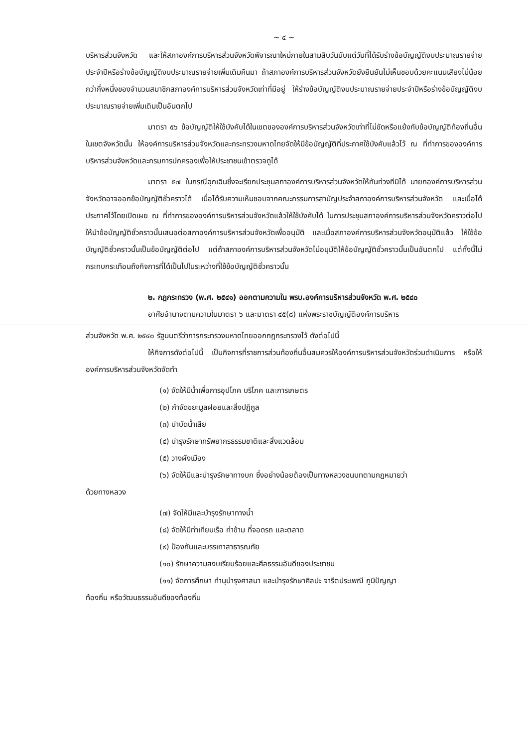~ ๔ ~
บริหารส่วนจังหวัด และให้สภาองค์การบริหารส่วนจังหวัดพิจารณาใหม่ภายในสามสิบวันนับแต่วันที่ได้รับร่างข้อบัญญัติงบประมาณรายจ่ายประจำปีหรือร่างข้อบัญญัติงบประมาณรายจ่ายเพิ่มเติมคืนมา ถ้าสภาองค์การบริหารส่วนจังหวัดยังยืนยันไม่เห็นชอบด้วยคะแนนเสียงไม่น้อยกว่ากึ่งหนึ่งของจำนวนสมาชิกสภาองค์การบริหารส่วนจังหวัดเท่าที่มีอยู่ ให้ร่างข้อบัญญัติงบประมาณรายจ่ายประจำปีหรือร่างข้อบัญญัติงบประมาณรายจ่ายเพิ่มเติมเป็นอันตกไป
มาตรา ๕๖ ข้อบัญญัติให้ใช้บังคับได้ในเขตขององค์การบริหารส่วนจังหวัดเท่าที่ไม่ขัดหรือแย้งกับข้อบัญญัติท้องถิ่นอื่นในเขตจังหวัดนั้น ให้องค์การบริหารส่วนจังหวัดและกระทรวงมหาดไทยจัดให้มีข้อบัญญัติที่ประกาศใช้บังคับแล้วไว้ ณ ที่ทำการขององค์การบริหารส่วนจังหวัดและกรมการปกครองเพื่อให้ประชาชนเข้าตรวจดูได้
มาตรา ๕๗ ในกรณีฉุกเฉินซึ่งจะเรียกประชุมสภาองค์การบริหารส่วนจังหวัดให้ทันท่วงทีมิได้ นายกองค์การบริหารส่วนจังหวัดอาจออกข้อบัญญัติชั่วคราวได้ เมื่อได้รับความเห็นชอบจากคณะกรรมการสามัญประจำสภาองค์การบริหารส่วนจังหวัด และเมื่อได้ประกาศไว้โดยเปิดเผย ณ ที่ทำการขององค์การบริหารส่วนจังหวัดแล้วให้ใช้บังคับได้ ในการประชุมสภาองค์การบริหารส่วนจังหวัดคราวต่อไป ให้นำข้อบัญญัติชั่วคราวนั้นเสนอต่อสภาองค์การบริหารส่วนจังหวัดเพื่ออนุมัติ และเมื่อสภาองค์การบริหารส่วนจังหวัดอนุมัติแล้ว ให้ใช้ข้อบัญญัติชั่วคราวนั้นเป็นข้อบัญญัติต่อไป แต่ถ้าสภาองค์การบริหารส่วนจังหวัดไม่อนุมัติให้ข้อบัญญัติชั่วคราวนั้นเป็นอันตกไป แต่ทั้งนี้ไม่กระทบกระเทือนถึงกิจการที่ได้เป็นไปในระหว่างที่ใช้ข้อบัญญัติชั่วคราวนั้น
๒. กฎกระทรวง (พ.ศ. ๒๕๔๑) ออกตามความใน พรบ.องค์การบริหารส่วนจังหวัด พ.ศ. ๒๕๔๐
อาศัยอำนาจตามความในมาตรา ๖ และมาตรา ๔๕(๘) แห่งพระราชบัญญัติองค์การบริหาร
ส่วนจังหวัด พ.ศ. ๒๕๔๐ รัฐมนตรีว่าการกระทรวงมหาดไทยออกกฎกระทรวงไว้ ดังต่อไปนี้
ให้กิจการดังต่อไปนี้ เป็นกิจการที่ราชการส่วนท้องถิ่นอื่นสมควรให้องค์การบริหารส่วนจังหวัดร่วมดำเนินการ หรือให้องค์การบริหารส่วนจังหวัดจัดทำ
(๑) จัดให้มีน้ำเพื่อการอุปโภค บริโภค และการเกษตร
(๒) กำจัดขยะมูลฝอยและสิ่งปฏิกูล
(๓) บำบัดน้ำเสีย
(๔) บำรุงรักษาทรัพยากรธรรมชาติและสิ่งแวดล้อม
(๕) วางผังเมือง
(๖) จัดให้มีและบำรุงรักษาทางบก ซึ่งอย่างน้อยต้องเป็นทางหลวงชนบทตามกฎหมายว่า
ด้วยทางหลวง
(๗) จัดให้มีและบำรุงรักษาทางน้ำ
(๘) จัดให้มีท่าเทียบเรือ ท่าข้าม ที่จอดรถ และตลาด
(๙) ป้องกันและบรรเทาสาธารณภัย
(๑๐) รักษาความสงบเรียบร้อยและศีลธรรมอันดีของประชาชน
(๑๑) จัดการศึกษา ทำนุบำรุงศาสนา และบำรุงรักษาศิลปะ จารีตประเพณี ภูมิปัญญา
ท้องถิ่น หรือวัฒนธรรมอันดีของท้องถิ่น